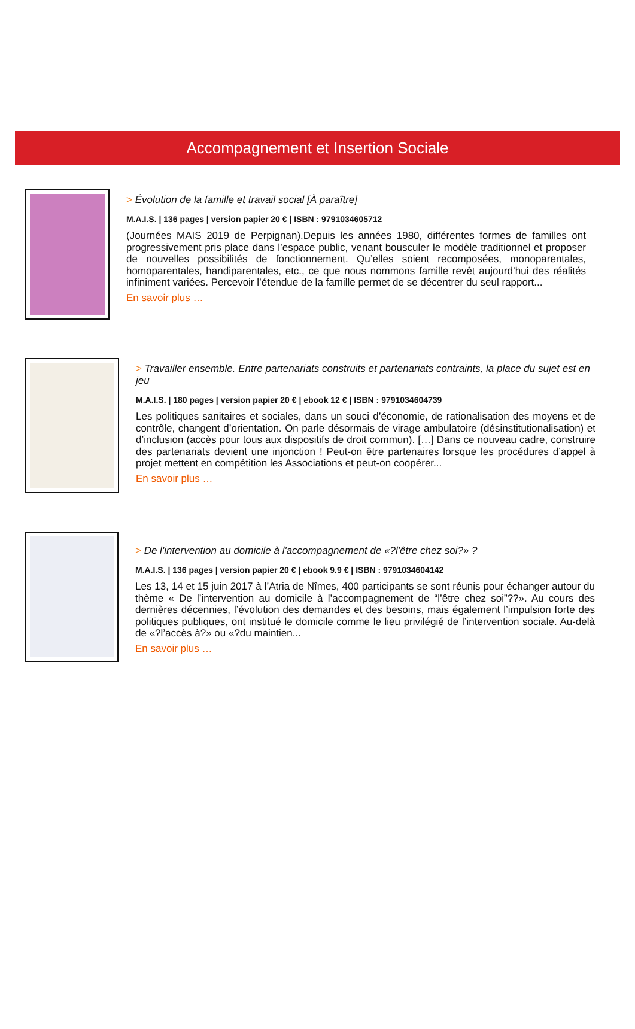Accompagnement et Insertion Sociale
> Évolution de la famille et travail social [À paraître]
M.A.I.S. | 136 pages | version papier 20 € | ISBN : 9791034605712
(Journées MAIS 2019 de Perpignan).Depuis les années 1980, différentes formes de familles ont progressivement pris place dans l’espace public, venant bousculer le modèle traditionnel et proposer de nouvelles possibilités de fonctionnement. Qu’elles soient recomposées, monoparentales, homoparentales, handiparentales, etc., ce que nous nommons famille revêt aujourd’hui des réalités infiniment variées. Percevoir l’étendue de la famille permet de se décentrer du seul rapport...
En savoir plus …
> Travailler ensemble. Entre partenariats construits et partenariats contraints, la place du sujet est en jeu
M.A.I.S. | 180 pages | version papier 20 € | ebook 12 € | ISBN : 9791034604739
Les politiques sanitaires et sociales, dans un souci d’économie, de rationalisation des moyens et de contrôle, changent d’orientation. On parle désormais de virage ambulatoire (désinstitutionalisation) et d’inclusion (accès pour tous aux dispositifs de droit commun). […] Dans ce nouveau cadre, construire des partenariats devient une injonction ! Peut-on être partenaires lorsque les procédures d’appel à projet mettent en compétition les Associations et peut-on coopérer...
En savoir plus …
> De l'intervention au domicile à l'accompagnement de «?l'être chez soi?» ?
M.A.I.S. | 136 pages | version papier 20 € | ebook 9.9 € | ISBN : 9791034604142
Les 13, 14 et 15 juin 2017 à l’Atria de Nîmes, 400 participants se sont réunis pour échanger autour du thème « De l’intervention au domicile à l’accompagnement de “l’être chez soi”??». Au cours des dernières décennies, l’évolution des demandes et des besoins, mais également l’impulsion forte des politiques publiques, ont institué le domicile comme le lieu privilégié de l’intervention sociale. Au-delà de «?l’accès à?» ou «?du maintien...
En savoir plus …